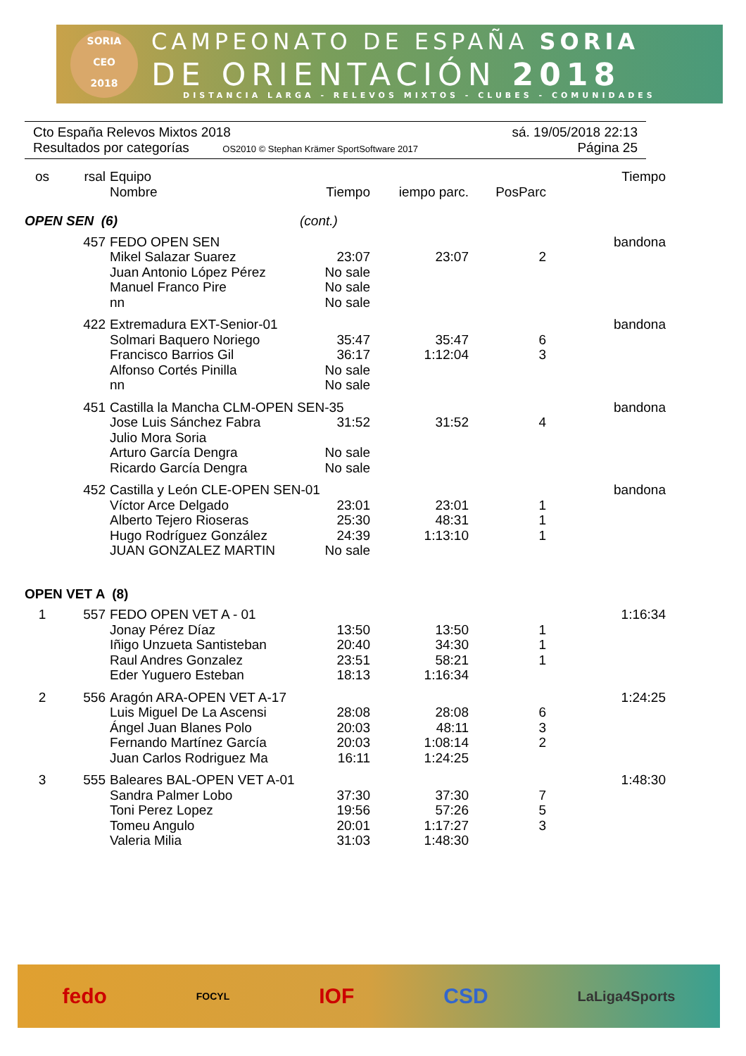SORIA
CEO
2018
CAMPEONATO DE ESPAÑA SORIA
DE ORIENTACIÓN 2018
DISTANCIA LARGA - RELEVOS MIXTOS - CLUBES - COMUNIDADES
Cto España Relevos Mixtos 2018 sá. 19/05/2018 22:13
Resultados por categorías OS2010 © Stephan Krämer SportSoftware 2017 Página 25
| os | rsal | Equipo | | | | Tiempo |
| --- | --- | --- | --- | --- | --- | --- |
| | | Nombre | Tiempo | iempo parc. | PosParc | |
| OPEN SEN (6) | | | (cont.) | | | |
| | 457 | FEDO OPEN SEN | | | | bandona |
| | | Mikel Salazar Suarez | 23:07 | 23:07 | 2 | |
| | | Juan Antonio López Pérez | No sale | | | |
| | | Manuel Franco Pire | No sale | | | |
| | | nn | No sale | | | |
| | 422 | Extremadura EXT-Senior-01 | | | | bandona |
| | | Solmari Baquero Noriego | 35:47 | 35:47 | 6 | |
| | | Francisco Barrios Gil | 36:17 | 1:12:04 | 3 | |
| | | Alfonso Cortés Pinilla | No sale | | | |
| | | nn | No sale | | | |
| | 451 | Castilla la Mancha CLM-OPEN SEN-35 | | | | bandona |
| | | Jose Luis Sánchez Fabra | 31:52 | 31:52 | 4 | |
| | | Julio Mora Soria | | | | |
| | | Arturo García Dengra | No sale | | | |
| | | Ricardo García Dengra | No sale | | | |
| | 452 | Castilla y León CLE-OPEN SEN-01 | | | | bandona |
| | | Víctor Arce Delgado | 23:01 | 23:01 | 1 | |
| | | Alberto Tejero Rioseras | 25:30 | 48:31 | 1 | |
| | | Hugo Rodríguez González | 24:39 | 1:13:10 | 1 | |
| | | JUAN GONZALEZ MARTIN | No sale | | | |
| OPEN VET A (8) | | | | | | |
| 1 | 557 | FEDO OPEN VET A - 01 | | | | 1:16:34 |
| | | Jonay Pérez Díaz | 13:50 | 13:50 | 1 | |
| | | Iñigo Unzueta Santisteban | 20:40 | 34:30 | 1 | |
| | | Raul Andres Gonzalez | 23:51 | 58:21 | 1 | |
| | | Eder Yuguero Esteban | 18:13 | 1:16:34 | | |
| 2 | 556 | Aragón ARA-OPEN VET A-17 | | | | 1:24:25 |
| | | Luis Miguel De La Ascensi | 28:08 | 28:08 | 6 | |
| | | Ángel Juan Blanes Polo | 20:03 | 48:11 | 3 | |
| | | Fernando Martínez García | 20:03 | 1:08:14 | 2 | |
| | | Juan Carlos Rodriguez Ma | 16:11 | 1:24:25 | | |
| 3 | 555 | Baleares BAL-OPEN VET A-01 | | | | 1:48:30 |
| | | Sandra Palmer Lobo | 37:30 | 37:30 | 7 | |
| | | Toni Perez Lopez | 19:56 | 57:26 | 5 | |
| | | Tomeu Angulo | 20:01 | 1:17:27 | 3 | |
| | | Valeria Milia | 31:03 | 1:48:30 | | |
fedo FOCYL IOF CSD LaLiga4Sports